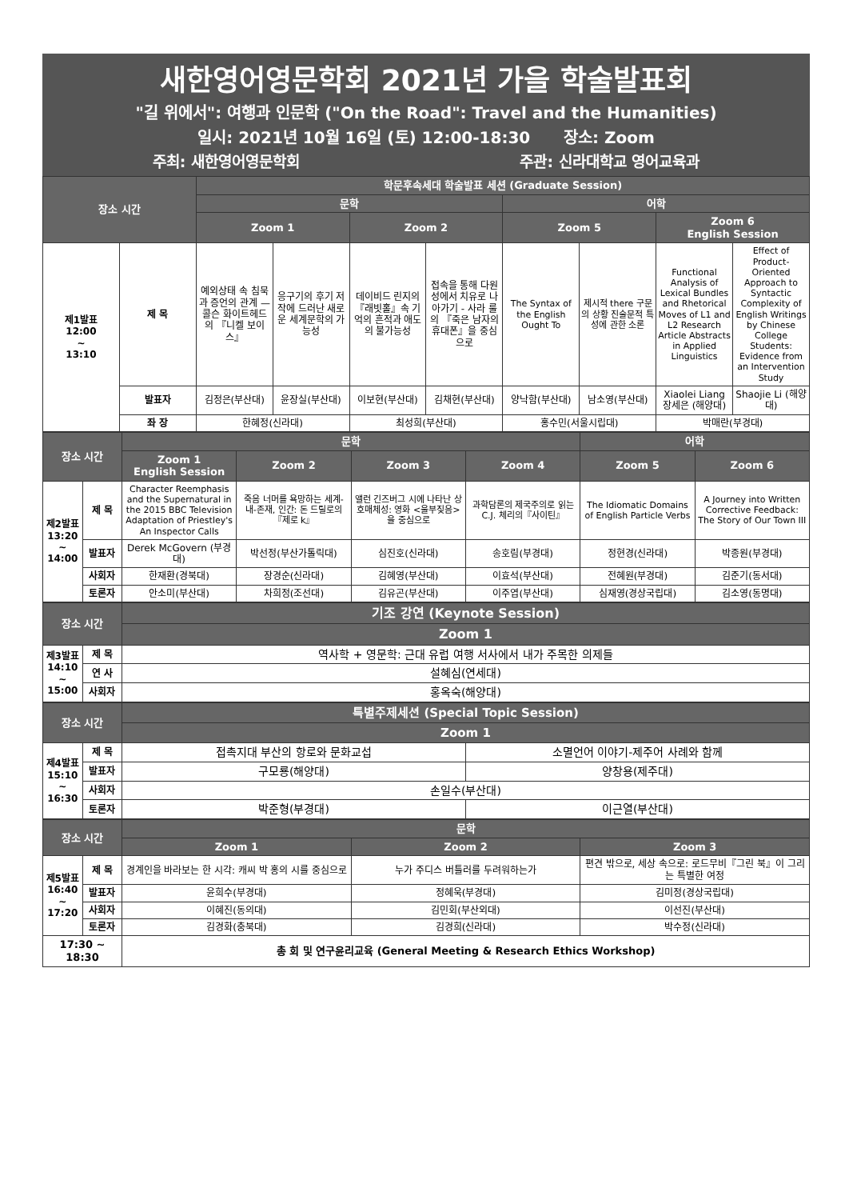새한영어영문학회 2021년 가을 학술발표회
"길 위에서": 여행과 인문학 ("On the Road": Travel and the Humanities)
일시: 2021년 10월 16일 (토) 12:00-18:30 장소: Zoom
주최: 새한영어영문학회 주관: 신라대학교 영어교육과
| 장소 시간 | | 학문후속세대 학술발표 세션 (Graduate Session) | | | | | | | |
| --- | --- | --- | --- | --- | --- | --- | --- | --- | --- |
| | | 문학 | | | | 어학 | | | |
| | | Zoom 1 | | Zoom 2 | | Zoom 5 | | Zoom 6 English Session | |
| 제1발표 12:00 ~ 13:10 | 제 목 | 예외상태 속 침묵과 증언의 관계 — 콜슨 화이트헤드의 『니켈 보이스』 | 응구기의 후기 저작에 드러난 새로운 세계문학의 가능성 | 데이비드 린지의 『래빗홀』속 기억의 흔적과 애도의 불가능성 | 접속을 통해 다원성에서 치유로 나아가기 - 사라 룰의 『죽은 남자의 휴대폰』을 중심으로 | The Syntax of the English Ought To | 제시적 there 구문의 상황 진술문적 특성에 관한 소론 | Functional Analysis of Lexical Bundles and Rhetorical Moves of L1 and L2 Research Article Abstracts in Applied Linguistics | Effect of Product-Oriented Approach to Syntactic Complexity of English Writings by Chinese College Students: Evidence from an Intervention Study |
| | 발표자 | 김정은(부산대) | 윤장실(부산대) | 이보현(부산대) | 김채현(부산대) | 양낙함(부산대) | 남소영(부산대) | Xiaolei Liang 장세은 (해양대) | Shaojie Li (해양대) |
| | 좌 장 | 한혜정(신라대) | | 최성희(부산대) | | 홍수민(서울시립대) | | 박매란(부경대) | |
| 장소 시간 | | 문학 | | | | 어학 | |
| --- | --- | --- | --- | --- | --- | --- | --- |
| | | Zoom 1 English Session | Zoom 2 | Zoom 3 | Zoom 4 | Zoom 5 | Zoom 6 |
| 제2발표 13:20 ~ 14:00 | 제 목 | Character Reemphasis and the Supernatural in the 2015 BBC Television Adaptation of Priestley's An Inspector Calls | 죽음 너머를 욕망하는 세계-내-존재, 인간: 돈 드릴로의『제로 k』 | 앨런 긴즈버그 시에 나타난 상호매체성: 영화 <울부짖음>을 중심으로 | 과학담론의 제국주의로 읽는 C.J. 체리의『사이틴』 | The Idiomatic Domains of English Particle Verbs | A Journey into Written Corrective Feedback: The Story of Our Town III |
| | 발표자 | Derek McGovern (부경대) | 박선정(부산가톨릭대) | 심진호(신라대) | 송호림(부경대) | 정현경(신라대) | 박종원(부경대) |
| | 사회자 | 한재환(경북대) | 장경순(신라대) | 김혜영(부산대) | 이효석(부산대) | 전혜원(부경대) | 김준기(동서대) |
| | 토론자 | 안소미(부산대) | 차희정(조선대) | 김유곤(부산대) | 이주엽(부산대) | 심재영(경상국립대) | 김소영(동명대) |
| 장소 시간 | | 기조 강연 (Keynote Session) |
| --- | --- | --- |
| | | Zoom 1 |
| 제3발표 14:10 ~ 15:00 | 제 목 | 역사학 + 영문학: 근대 유럽 여행 서사에서 내가 주목한 의제들 |
| | 연 사 | 설혜심(연세대) |
| | 사회자 | 홍옥숙(해양대) |
| 장소 시간 | | 특별주제세션 (Special Topic Session) | |
| --- | --- | --- | --- |
| | | Zoom 1 | |
| 제4발표 15:10 ~ 16:30 | 제 목 | 접촉지대 부산의 항로와 문화교섭 | 소멸언어 이야기-제주어 사례와 함께 |
| | 발표자 | 구모룡(해양대) | 양창용(제주대) |
| | 사회자 | 손일수(부산대) | |
| | 토론자 | 박준형(부경대) | 이근열(부산대) |
| 장소 시간 | | 문학 | | |
| --- | --- | --- | --- | --- |
| | | Zoom 1 | Zoom 2 | Zoom 3 |
| 제5발표 16:40 ~ 17:20 | 제 목 | 경계인을 바라보는 한 시각: 캐씨 박 홍의 시를 중심으로 | 누가 주디스 버틀러를 두려워하는가 | 편견 밖으로, 세상 속으로: 로드무비『그린 북』이 그리는 특별한 여정 |
| | 발표자 | 윤희수(부경대) | 정혜욱(부경대) | 김미정(경상국립대) |
| | 사회자 | 이혜진(동의대) | 김민회(부산외대) | 이선진(부산대) |
| | 토론자 | 김경화(충북대) | 김경희(신라대) | 박수정(신라대) |
| 17:30 ~ 18:30 | | 총 회 및 연구윤리교육 (General Meeting & Research Ethics Workshop) | | |